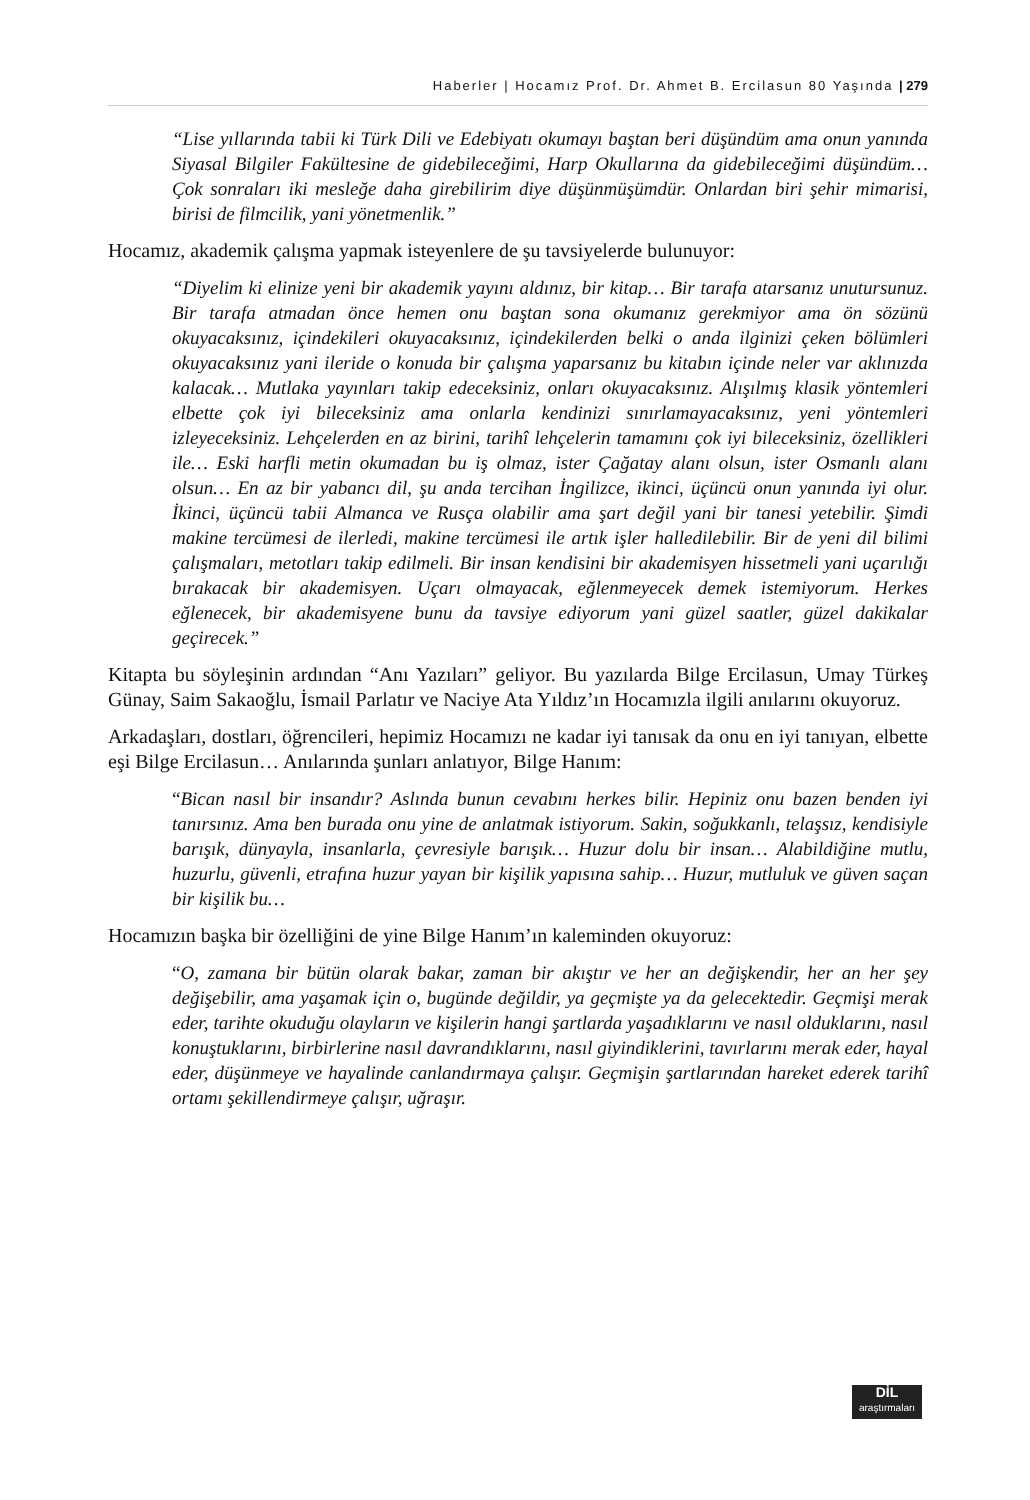Haberler | Hocamız Prof. Dr. Ahmet B. Ercilasun 80 Yaşında | 279
“Lise yıllarında tabii ki Türk Dili ve Edebiyatı okumayı baştan beri düşündüm ama onun yanında Siyasal Bilgiler Fakültesine de gidebileceğimi, Harp Okullarına da gidebileceğimi düşündüm… Çok sonraları iki mesleğe daha girebilirim diye düşünmüşümdür. Onlardan biri şehir mimarisi, birisi de filmcilik, yani yönetmenlik.”
Hocamız, akademik çalışma yapmak isteyenlere de şu tavsiyelerde bulunuyor:
“Diyelim ki elinize yeni bir akademik yayını aldınız, bir kitap… Bir tarafa atarsanız unutursunuz. Bir tarafa atmadan önce hemen onu baştan sona okumanız gerekmiyor ama ön sözünü okuyacaksınız, içindekileri okuyacaksınız, içindekilerden belki o anda ilginizi çeken bölümleri okuyacaksınız yani ileride o konuda bir çalışma yaparsanız bu kitabın içinde neler var aklınızda kalacak… Mutlaka yayınları takip edeceksiniz, onları okuyacaksınız. Alışılmış klasik yöntemleri elbette çok iyi bileceksiniz ama onlarla kendinizi sınırlamayacaksınız, yeni yöntemleri izleyeceksiniz. Lehçelerden en az birini, tarihî lehçelerin tamamını çok iyi bileceksiniz, özellikleri ile… Eski harfli metin okumadan bu iş olmaz, ister Çağatay alanı olsun, ister Osmanlı alanı olsun… En az bir yabancı dil, şu anda tercihan İngilizce, ikinci, üçüncü onun yanında iyi olur. İkinci, üçüncü tabii Almanca ve Rusça olabilir ama şart değil yani bir tanesi yetebilir. Şimdi makine tercümesi de ilerledi, makine tercümesi ile artık işler halledilebilir. Bir de yeni dil bilimi çalışmaları, metotları takip edilmeli. Bir insan kendisini bir akademisyen hissetmeli yani uçarılığı bırakacak bir akademisyen. Uçarı olmayacak, eğlenmeyecek demek istemiyorum. Herkes eğlenecek, bir akademisyene bunu da tavsiye ediyorum yani güzel saatler, güzel dakikalar geçirecek.”
Kitapta bu söyleşinin ardından “Anı Yazıları” geliyor. Bu yazılarda Bilge Ercilasun, Umay Türkeş Günay, Saim Sakaoğlu, İsmail Parlatır ve Naciye Ata Yıldız’ın Hocamızla ilgili anılarını okuyoruz.
Arkadaşları, dostları, öğrencileri, hepimiz Hocamızı ne kadar iyi tanısak da onu en iyi tanıyan, elbette eşi Bilge Ercilasun… Anılarında şunları anlatıyor, Bilge Hanım:
“Bican nasıl bir insandır? Aslında bunun cevabını herkes bilir. Hepiniz onu bazen benden iyi tanırsınız. Ama ben burada onu yine de anlatmak istiyorum. Sakin, soğukkanlı, telaşsız, kendisiyle barışık, dünyayla, insanlarla, çevresiyle barışık… Huzur dolu bir insan… Alabildiğine mutlu, huzurlu, güvenli, etrafına huzur yayan bir kişilik yapısına sahip… Huzur, mutluluk ve güven saçan bir kişilik bu…
Hocamızın başka bir özelliğini de yine Bilge Hanım’ın kaleminden okuyoruz:
“O, zamana bir bütün olarak bakar, zaman bir akıştır ve her an değişkendir, her an her şey değişebilir, ama yaşamak için o, bugünde değildir, ya geçmişte ya da gelecektedir. Geçmişi merak eder, tarihte okuduğu olayların ve kişilerin hangi şartlarda yaşadıklarını ve nasıl olduklarını, nasıl konuştuklarını, birbirlerine nasıl davrandıklarını, nasıl giyindiklerini, tavırlarını merak eder, hayal eder, düşünmeye ve hayalinde canlandırmaya çalışır. Geçmişin şartlarından hareket ederek tarihî ortamı şekillendirmeye çalışır, uğraşır.
DİL
araştırmaları